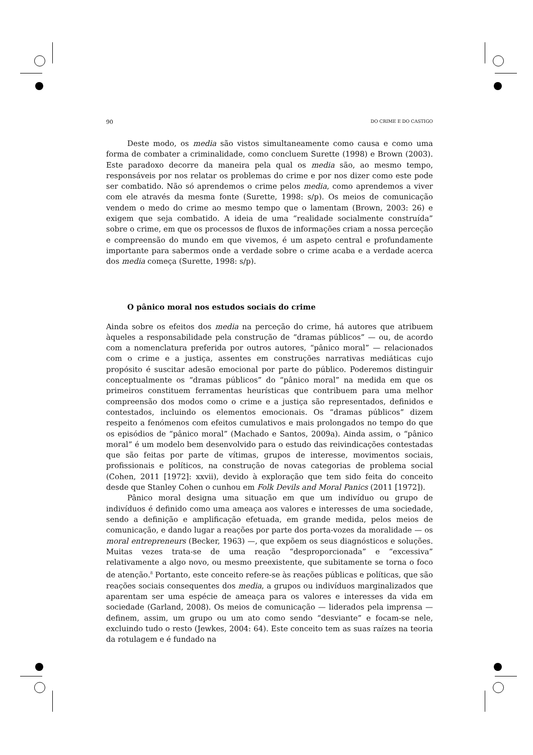90 DO CRIME E DO CASTIGO
Deste modo, os media são vistos simultaneamente como causa e como uma forma de combater a criminalidade, como concluem Surette (1998) e Brown (2003). Este paradoxo decorre da maneira pela qual os media são, ao mesmo tempo, responsáveis por nos relatar os problemas do crime e por nos dizer como este pode ser combatido. Não só aprendemos o crime pelos media, como aprendemos a viver com ele através da mesma fonte (Surette, 1998: s/p). Os meios de comunicação vendem o medo do crime ao mesmo tempo que o lamentam (Brown, 2003: 26) e exigem que seja combatido. A ideia de uma “realidade socialmente construída” sobre o crime, em que os processos de fluxos de informações criam a nossa perceção e compreensão do mundo em que vivemos, é um aspeto central e profundamente importante para sabermos onde a verdade sobre o crime acaba e a verdade acerca dos media começa (Surette, 1998: s/p).
O pânico moral nos estudos sociais do crime
Ainda sobre os efeitos dos media na perceção do crime, há autores que atribuem àqueles a responsabilidade pela construção de “dramas públicos” — ou, de acordo com a nomenclatura preferida por outros autores, “pânico moral” — relacionados com o crime e a justiça, assentes em construções narrativas mediáticas cujo propósito é suscitar adesão emocional por parte do público. Poderemos distinguir conceptualmente os “dramas públicos” do “pânico moral” na medida em que os primeiros constituem ferramentas heurísticas que contribuem para uma melhor compreensão dos modos como o crime e a justiça são representados, definidos e contestados, incluindo os elementos emocionais. Os “dramas públicos” dizem respeito a fenómenos com efeitos cumulativos e mais prolongados no tempo do que os episódios de “pânico moral” (Machado e Santos, 2009a). Ainda assim, o “pânico moral” é um modelo bem desenvolvido para o estudo das reivindicações contestadas que são feitas por parte de vítimas, grupos de interesse, movimentos sociais, profissionais e políticos, na construção de novas categorias de problema social (Cohen, 2011 [1972]: xxvii), devido à exploração que tem sido feita do conceito desde que Stanley Cohen o cunhou em Folk Devils and Moral Panics (2011 [1972]).
Pânico moral designa uma situação em que um indivíduo ou grupo de indivíduos é definido como uma ameaça aos valores e interesses de uma sociedade, sendo a definição e amplificação efetuada, em grande medida, pelos meios de comunicação, e dando lugar a reações por parte dos porta-vozes da moralidade — os moral entrepreneurs (Becker, 1963) —, que expõem os seus diagnósticos e soluções. Muitas vezes trata-se de uma reação “desproporcionada” e “excessiva” relativamente a algo novo, ou mesmo preexistente, que subitamente se torna o foco de atenção.<sup>8</sup> Portanto, este conceito refere-se às reações públicas e políticas, que são reações sociais consequentes dos media, a grupos ou indivíduos marginalizados que aparentam ser uma espécie de ameaça para os valores e interesses da vida em sociedade (Garland, 2008). Os meios de comunicação — liderados pela imprensa — definem, assim, um grupo ou um ato como sendo “desviante” e focam-se nele, excluindo tudo o resto (Jewkes, 2004: 64). Este conceito tem as suas raízes na teoria da rotulagem e é fundado na